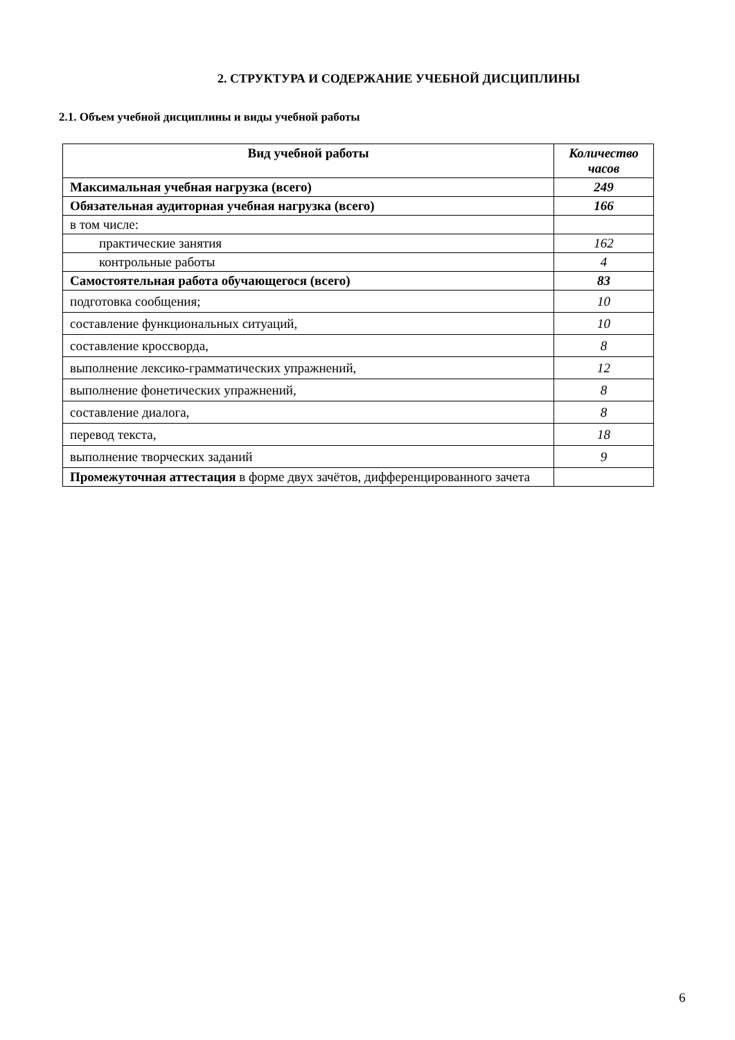2. СТРУКТУРА И СОДЕРЖАНИЕ УЧЕБНОЙ ДИСЦИПЛИНЫ
2.1. Объем учебной дисциплины и виды учебной работы
| Вид учебной работы | Количество часов |
| --- | --- |
| Максимальная учебная нагрузка (всего) | 249 |
| Обязательная аудиторная учебная нагрузка (всего) | 166 |
| в том числе: | |
| практические занятия | 162 |
| контрольные работы | 4 |
| Самостоятельная работа обучающегося (всего) | 83 |
| подготовка сообщения; | 10 |
| составление функциональных ситуаций, | 10 |
| составление кроссворда, | 8 |
| выполнение лексико-грамматических упражнений, | 12 |
| выполнение фонетических упражнений, | 8 |
| составление диалога, | 8 |
| перевод текста, | 18 |
| выполнение творческих заданий | 9 |
| Промежуточная аттестация в форме двух зачётов, дифференцированного зачета | |
6